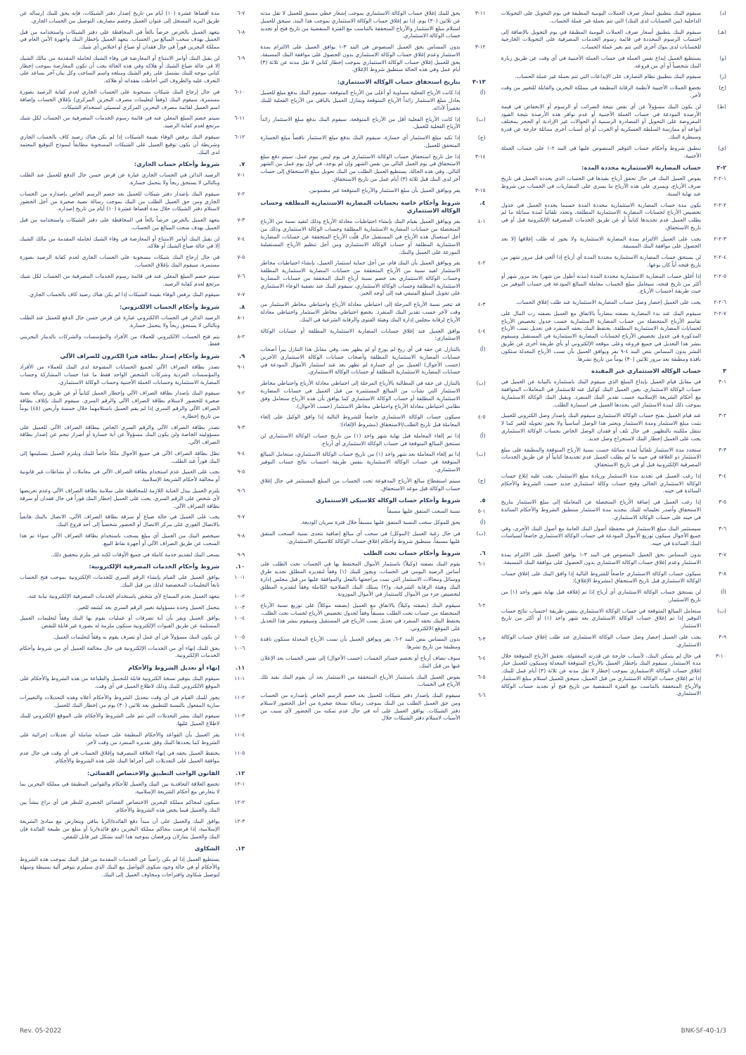(د) سيقوم البنك بتطبيق أسعار صرف العملات اليومية المطبقة في يوم التحويل على التحويلات الداخلية (بين الحسابات لدى البنك) التي تتم بعملة غير عملة الحساب.
(هـ) سيقوم البنك بتطبيق أسعار صرف العملات اليومية المطبقة في يوم التحويل بالإضافة إلى احتساب الرسوم المحددة في قائمة رسوم الخدمات المصرفية على التحويلات الخارجية للحسابات لدى بنوك أخرى التي تتم بغير عملة الحساب.
(و) يستطيع العميل إيداع نقس العملة في حساب العملة الأجنبية في أي وقت عن طريق زيارة البنك شخصياً أو أي من فروعه.
(ز) سيقوم البنك بتطبيق نظام التصارف على الإيداعات التي تتم بعملة غير عملة الحساب.
(ح) تخضع العملات الأجنبية لأنظمة الرقابة المطبقة في مملكة البحرين والقابلة للتغيير من وقت لآخر.
(ط) لن يكون البنك مسؤولاً عن أي نقص نتيجة الضرائب أو الرسوم أو الانخفاض في قيمة الأرصدة المودعة في حساب العملة الأجنبية أو عدم توافر هذه الأرصدة نتيجة القيود المفروضة على التحويل أو المصادرة الرسمية أو الحوالات غير الإرادية أو الحجز بمختلف أنواعه أو ممارسة السلطة العسكرية أو الحرب أو أي أسباب أخرى مماثلة خارجة عن قدرة وسيطرة البنك.
(ي) تنطبق شروط وأحكام حساب التوفير المنصوص عليها في البند ٢-١ على حساب العملة الأجنبية.
٢-٢ حساب المضاربة الاستثمارية محددة المدة:
١-٢-٢ يفوض العميل البنك في حال تحقق أرباح بقيدها في الحساب الذي يحدده العميل في تاريخ صرف الأرباح، ويسري على هذه الأرباح ما يسري على المضاربات في الحساب من شروط عند نهاية السنة.
٢-٢-٢ تكون مدة حساب المضاربة الاستثمارية محددة المدة حسبما يحدده العميل في جدول تخصيص الأرباح لحسابات المضاربة الاستثمارية المطلقة، وتجدد تلقائياً لمدة مماثلة ما لم يطلب العميل عدم تجديدها كتابياً أو عن طريق الخدمات المصرفية الإلكترونية قبل أو في تاريخ الاستحقاق.
٣-٢-٢ يجب على العميل الالتزام بمدة المضاربة الاستثمارية ولا يجوز له طلب إغلاقها إلا بعد الحصول على موافقة البنك المسبقة.
٤-٢-٢ لن يستحق حساب المضاربة الاستثمارية محددة المدة أي أرباح إذا ألغي قبل مرور شهر من تاريخ فتحه أياً كان نوعها.
٥-٢-٢ إذا أغلق حساب المضاربة الاستثمارية محددة المدة (مدته أطول من شهر) بعد مرور شهر أو أكثر من تاريخ فتحه، سيعامل مبلغ الحساب معاملة المبالغ المودعة في حساب التوفير من حيث طريقة احتساب الأرباح.
٦-٢-٢ يجب على العميل إحضار وصل حساب المضاربة الاستثمارية عند طلب إغلاق الحساب.
٧-٢-٢ سيقوم البنك عند بدء المضاربة بصفته مضارباً بالاتفاق مع العميل بصفته رب المال على تقاسم الأرباح المتحصلة من حساب المضاربة الاستثمارية حسب جدول تخصيص الأرباح لحسابات المضاربة الاستثمارية المطلقة. يحتفظ البنك بحقه المنفرد في تعديل نسب الأرباح المذكورة في جدول تخصيص الأرباح لحسابات المضاربة الاستثمارية في المستقبل وسيقوم بنشر هذا التعديل في جميع فروعه وعلى موقعه الإلكتروني أو بأي طريقة أخرى عن طريق النشر بدون المساس بنص البند ٤-٩ يقر ويوافق العميل بأن نسب الأرباح المعدلة ستكون نافذة ومطبقة بعد مرور ثلاثين (٣٠) يوماً من تاريخ نشرها.
٣ حساب الوكالة الاستثماري غير المقيدة
١-٣ في مقابل قيام العميل بإيداع المبلغ الذي سيقوم البنك باستثماره بالنيابة عن العميل في حساب الوكالة الاستثماري، يعين العميل البنك كوكيل عنه للاستثمار في المعاملات المتوافقة مع أحكام الشريعة الإسلامية حسب تقدير البنك المنفرد. ويقبل البنك الوكالة الاستثمارية بموجب ذلك لمدة الاستثمار التي يحددها العميل في استمارة الطلب.
٢-٣ عند قيام العميل بفتح حساب الوكالة الاستثماري سيقوم البنك بإصدار وصل الكتروني للعميل يثبت مبلغ الاستثمار ومدة الاستثمار ويعتبر هذا الوصل أساسياً ولا يجوز تحويله للغير كما لا تنتقل ملكيته بالتظهير. في حال تلف أو فقدان الوصل الخاص بحساب الوكالة الاستثماري يجب على العميل إخطار البنك لاستخراج وصل جديد.
٣-٣ ستجدد مدة الاستثمار تلقائياً لمدة مماثلة حسب نسبة الأرباح المتوقعة والمطبقة على مبلغ الاستثمار ذو العلاقة في حينه ما لم يطلب العميل عدم تجديدها كتابياً أو عن طريق الخدمات المصرفية الإلكترونية قبل أو في تاريخ الاستحقاق.
٤-٣ إذا رغب العميل في تجديد مدة الاستثمار وزيادة مبلغ الاستثمار، يجب عليه إبلاغ حساب الوكالة الاستثماري الحالي وفتح حساب وكالة استثماري جديد حسب الشروط والأحكام السائدة في حينه.
٥-٣ إذا رغب العميل في إضافة الأرباح المتحصلة عن المعاملة إلى مبلغ الاستثمار بتاريخ الاستحقاق وأصدر تعليماته للبنك بتجديد مدة الاستثمار ستطبق الشروط والأحكام السائدة في حينه على حساب الوكالة الاستثماري.
٦-٣ سيستثمر البنك مبلغ الاستثمار في محفظة أصول البنك العامة مع أصول البنك الأخرى، وفي جميع الأحوال سيكون توزيع الأموال المودعة في حساب الوكالة الاستثماري خاضعاً لسياسات البنك السائدة في حينه.
٧-٣ بدون المساس بحق العميل المنصوص في البند ٣-١ يوافق العميل على الالتزام بمدة الاستثمار وعدم إغلاق حساب الوكالة الاستثماري بدون الحصول على موافقة البنك المسبقة.
٨-٣ سيكون حساب الوكالة الاستثماري خاضعاً للشروط التالية إذا وافق البنك على إغلاق حساب الوكالة الاستثماري قبل تاريخ الاستحقاق (مشروط الإغلاق):
(أ) لن يستحق حساب الوكالة الاستثماري أي أرباح إذا تم إغلاقه قبل نهاية شهر واحد (١) من تاريخ الاستثمار.
(ب) ستعامل المبالغ المتوقعة في حساب الوكالة الاستثماري بنفس طريقة احتساب نتائج حساب التوفير إذا تم إغلاق حساب الوكالة الاستثماري بعد شهر واحد (١) أو أكثر من تاريخ الاستثمار.
٩-٣ يجب على العميل إحضار وصل حساب الوكالة الاستثماري عند طلب إغلاق حساب الوكالة الاستثماري.
١٠-٣ في حال لم يتمكن البنك، لأسباب خارجة عن قدرته المعقولة، تحقيق الأرباح المتوقعة خلال مدة الاستثمار، سيقوم البنك بإخطار العميل بالأرباح المتوقعة المعدلة وسيكون للعميل خيار إغلاق حساب الوكالة الاستثماري بموجب إخطار لا تقل مدته عن ثلاثة (٣) أيام عمل للبنك. إذا تم إغلاق حساب الوكالة الاستثماري من قبل العميل، سيحق للعميل استلام مبلغ الاستثمار والأرباح المتحققة بالتناسب مع الفترة المنقضية من تاريخ فتح أو تجديد حساب الوكالة الاستثماري.
١١-٣ يحق للبنك إغلاق حساب الوكالة الاستثماري بموجب إشعار خطي مسبق للعميل لا تقل مدته عن ثلاثين (٣٠) يوم، إذا تم إغلاق حساب الوكالة الاستثماري بموجب هذا البند، سيحق للعميل استلام مبلغ الاستثمار والأرباح المتحققة بالتناسب مع الفترة المنقضية من تاريخ فتح أو تجديد حساب الوكالة الاستثماري.
١٢-٣ بدون المساس بحق العميل المنصوص في البند ٣-١ يوافق العميل على الالتزام بمدة الاستثمار وعدم إغلاق حساب الوكالة الاستثماري بدون الحصول على موافقة البنك المسبقة. يحق للعميل إغلاق حساب الوكالة الاستثماري بموجب إخطار كتابي لا تقل مدته عن ثلاثة (٣) أيام عمل وفي هذه الحالة ستطبق شروط الإغلاق.
١٣-٣ بتاريخ استحقاق حساب الوكالة الاستثماري:
(أ) إذا كانت الأرباح الفعلية مساوية أو أعلى من الأرباح المتوقعة، سيقوم البنك بدفع مبلغ للعميل يعادل مبلغ الاستثمار زائداً الأرباح المتوقعة ويتنازل العميل بالباقي من الأرباح الفعلية للبنك تحفيزاً لأدائه.
(ب) إذا كانت الأرباح الفعلية أقل من الأرباح المتوقعة، سيقوم البنك بدفع مبلغ الاستثمار زائداً الأرباح الفعلية للعميل.
(ج) إذا تكبد مبلغ الاستثمار أي خسارة، سيقوم البنك بدفع مبلغ الاستثمار ناقصاً مبلغ الخسارة المتحقق للعميل.
١٤-٣ إذا حل تاريخ استحقاق حساب الوكالة الاستثماري في يوم ليس بيوم عمل، سيتم دفع مبلغ الاستحقاق في يوم العمل التالي من نفس الشهر وإن لم يوجد، في أول يوم عمل من الشهر التالي. وفي هذه الحالة، يستطيع العميل الطلب من البنك تحويل مبلغ الاستحقاق إلى حساب آخر لدى البنك قبل ثلاثة (٣) أيام عمل من تاريخ الاستحقاق.
١٥-٣ يقر ويوافق العميل بأن مبلغ الاستثمار والأرباح المتوقعة غير مضمونين.
٤. شروط وأحكام خاصة بحسابات المضاربة الاستثمارية المطلقة وحساب الوكالة الاستثماري
١-٤ يقر ويوافق العميل بقيام البنك بإنشاء احتياطيات معادلة الأرباح وذلك لتقيد نسبة من الأرباح المتحصلة من حسابات المضاربة الاستثمارية المطلقة وحساب الوكالة الاستثماري وذلك من أجل استعمال هذه الأرباح في المستقبل حال قلّت الأرباح المتحققة عن حسابات المضاربة الاستثمارية المطلقة أو حساب الوكالة الاستثماري ومن أجل تنظيم الأرباح المستقبلية الموزعة على العميل والبنك.
٢-٤ يقر ويوافق العميل بأن البنك قام، من أجل حماية استثمار العميل، بإنشاء احتياطيات مخاطر الاستثمار لقيد نسبة من الأرباح المتحققة من حسابات المضاربة الاستثمارية المطلقة وحساب الوكالة الاستثماري بعد خصم نسبة أرباح البنك المحققة من حسابات المضاربة الاستثمارية المطلقة وحساب الوكالة الاستثماري، سيقوم البنك عند تصفية الوعاء الاستثماري على تحويل المبلغ المتبقي فيه إلى أوجه الخير.
٣-٤ قد تتغير نسبة الأرباح المرحلة إلى احتياطي معادلة الأرباح واحتياطي مخاطر الاستثمار من وقت لآخر حسب تقدير البنك المنفرد. يخضع احتياطي مخاطر الاستثمار واحتياطي معادلة الأرباح لرقابة مجلس إدارة البنك وهيئة الفتوى والرقابة الشرعية في البنك.
٤-٤ يوافق العميل عند إغلاق حسابات المضاربة الاستثمارية المطلقة أو حسابات الوكالة الاستثماري:
(أ) بالتنازل عن حقه في أي ربح لم يوزع أو لم يظهر بعد، وفي مقابل هذا التنازل يبرأ أصحاب حسابات المضاربة الاستثمارية المطلقة وأصحاب حسابات الوكالة الاستثماري الآخرين (حسب الأحوال) العميل من أي خسارة لم تظهر بعد عند استثمار الأموال المودعة في حسابات المضاربة الاستثمارية المطلقة أو حسابات الوكالة الاستثماري.
(ب) بالتنازل عن حقه في المطالبة بالأرباح المرحلة إلى احتياطي معادلة الأرباح واحتياطي مخاطر الاستثمار التي نشأت من المبالغ المستثمرة من قبل العميل في حسابات المضاربة الاستثمارية المطلقة أو حساب الوكالة الاستثماري كما يوافق بأن هذه الأرباح ستعامل وفق نظامي احتياطي معادلة الأرباح واحتياطي مخاطر الاستثمار (حسب الأحوال).
٥-٤ سيكون حساب الوكالة الاستثماري خاضعاً للشروط التالية إذا وافق الوكيل على إلغاء المعاملة قبل تاريخ الطلب/الاستحقاق (مشروط الإلغاء):
(أ) إذا تم إلغاء المعاملة قبل نهاية شهر واحد (١) من تاريخ حساب الوكالة الاستثماري لن تستحق المبالغ المتوقعة في حساب الوكالة الاستثماري أي أرباح.
(ب) إذا تم إلغاء المعاملة بعد شهر واحد (١) من تاريخ حساب الوكالة الاستثماري، ستعامل المبالغ المتوقعة في حساب الوكالة الاستثمارية بنفس طريقة احتساب نتائج حساب التوفير الاستثماري.
(ج) سيتم استقطاع مبالغ الأرباح المدفوعة تحت الحساب من المبلغ المستثمر في حال إغلاق حساب الوكالة قبل موعد الاستحقاق.
٥. شروط وأحكام حساب الوكالة كلاسيكي الاستثماري
١-٥ نسبة السحب المتفق عليها مسبقاً
(أ) يحق للموكل سحب النسبة المتفق عليها مسبقاً خلال فترة سريان الوديعة.
(ب) في حال رغبة العميل (الموكل) في سحب أي مبالغ إضافية تتعدى نسبة السحب المتفق عليها مسبقاً، ستطبق شروط وأحكام إغلاق حساب الوكالة كلاسيكي الاستثماري.
٦. شروط وأحكام حساب تحت الطلب
١-٦ يقوم البنك بصفته (وكيلاً) باستثمار الأموال المحتفظ بها في الحساب تحت الطلب على أساس الرصيد اليومي في الحساب. ويجوز للبنك (١) وفقاً لتقديره المطلق تجديد طرق ووسائل ومجالات الاستثمار التي تمت مراجعتها بالفعل والموافقة عليها من قبل مجلس إدارة البنك وهيئة الرقابة الشرعية، و(٢) يمتلك البنك الصلاحية الكاملة وفقاً لتقديره المطلق لتخصيص جزء من الأموال كاستثمار في الأموال الموزونة.
٢-٦ سيقوم البنك (بصفته وكيلاً) بالاتفاق مع العميل (بصفته موكلاً) على توزيع نسبة الأرباح المتحصلة من حساب تحت الطلب مسبقاً وفقاً لجدول تخصيص الأرباح لحساب تحت الطلب. يحتفظ البنك بحقه المنفرد في تعديل نسب الأرباح في المستقبل وسيقوم بنشر هذا التعديل على الموقع الالكتروني.
٣-٦ بدون المساس بنص البند ٢-٦، يقر ويوافق العميل بأن نسب الأرباح المعدلة ستكون نافذة ومطبقة من تاريخ نشرها.
٤-٦ سوف تضاف أرباح أو تخصم خسائر الحساب (حسب الأحوال) إلى نفس الحساب بعد الإعلان عنها من قبل البنك.
٥-٦ يفوض العميل البنك باستثمار الأرباح المتحققة من الاستثمار بعد أن يقوم البنك بقيد تلك الأرباح في الحساب.
٦-٦ سيقوم البنك بإصدار دفتر شيكات للعميل بعد خصم الرسم الخاص بإصداره من الحساب ومن حق العميل الطلب من البنك بموجب رسالة نسخة صغيرة من أجل الحضور لاستلام دفتر الشيكات. يوافق العميل على أنه في حال عدم تمكنه من الحضور لأي سبب من الأسباب لاستلام دفتر الشيكات خلال
٧-٦ مدة أقصاها عشرة (١٠) أيام من تاريخ إصدار دفتر الشيكات، فإنه يحق للبنك إرساله عن طريق البريد المسجل إلى عنوان العميل وخصم مصاريف التوصيل من الحساب الجاري.
٨-٦ يتعهد العميل بالحرص حرصاً بالغاً في المحافظة على دفتر الشيكات واستخدامه من قبل العميل بهدف سحب المبالغ من الحساب. يتعهد العميل بإخطار البنك وأجهزة الأمن العام في مملكة البحرين فوراً في حال فقدان أو ضياع أو اختلاس أي شيك.
٩-٦ لن يقبل البنك أوامر الامتناع أو المعارضة في وفاء الشيك لحامله المقدمة من مالك الشيك إلا في حالة ضياع الشيك أو هلاكه وفي هذه الحالة يجب أن تكون المعارضة بموجب إخطار كتابي موجه للبنك يشتمل على رقم الشيك ومبلغه واسم الساحب وكل بيان آخر يساعد على التعرف عليه والظروف التي أحاطت بفقدانه أو هلاكه.
١٠-٦ في حال إرجاع البنك شيكات مسحوبة على الحساب الجاري لعدم كفاية الرصيد بصورة مستمرة، سيقوم البنك (وفقاً لتعليمات مصرف البحرين المركزي) بإغلاق الحساب وإضافة اسم العميل لقائمة مصرف البحرين المركزي لمسيئي استخدام الشيكات.
١١-٦ سيتم خصم المبلغ المعلن عنه في قائمة رسوم الخدمات المصرفية من الحساب لكل شيك مرتجع لعدم كفاية الرصيد.
١٢-٦ سيقوم البنك برفض الوفاء بقيمة الشيكات إذا لم يكن هناك رصيد كاف بالحساب الجاري وشريطة أن يكون توقيع العميل على الشيكات المسحوبة مطابقاً لنموذج التوقيع المعتمد لدى البنك.
٧. شروط وأحكام حساب الجاري:
١-٧ الرصيد الدائن في الحساب الجاري عبارة عن قرض حسن حال الدفع للعميل عند الطلب وبالتالي لا يستحق ربحاً ولا يتحمل خسارة.
٢-٧ سيقوم البنك بإصدار دفتر شيكات للعميل بعد خصم الرسم الخاص بإصداره من الحساب الجاري ومن حق العميل الطلب من البنك بموجب رسالة نصية صغيرة من أجل الحضور لاستلام دفتر الشيكات خلال مدة أقصاها عشرة (١٠) أيام من تاريخ إصداره.
٣-٧ يتعهد العميل بالحرص حرصاً بالغاً في المحافظة على دفتر الشيكات واستخدامه من قبل العميل بهدف سحب المبالغ من الحساب.
٤-٧ لن يقبل البنك أوامر الامتناع أو المعارضة في وفاء الشيك لحامله المقدمة من مالك الشيك إلا في حالة ضياع الشيك أو هلاكه.
٥-٧ في حال إرجاع البنك شيكات مسحوبة على الحساب الجاري لعدم كفاية الرصيد بصورة مستمرة، سيقوم البنك بإغلاق الحساب.
٦-٧ سيتم خصم المبلغ المعلن عنه في قائمة رسوم الخدمات المصرفية من الحساب لكل شيك مرتجع لعدم كفاية الرصيد.
٧-٧ سيقوم البنك برفض الوفاء بقيمة الشيكات إذا لم يكن هناك رصيد كاف بالحساب الجاري.
٨. شروط وأحكام الحساب الالكتروني:
١-٨ الرصيد الدائن في الحساب الالكتروني عبارة عن قرض حسن حال الدفع للعميل عند الطلب وبالتالي لا يستحق ربحاً ولا يتحمل خسارة.
٢-٨ يتم فتح الحساب الالكتروني للعملاء من الأفراد والمؤسسات والشركات بالدينار البحريني فقط.
٩. شروط وأحكام إصدار بطاقة فيزا الكترون للصراف الآلي
١-٩ تصدر بطاقة الصراف الآلي لجميع الحسابات المفتوحة لدى البنك للعملاء من الأفراد والمؤسسات الفردية وشركات الشخص الواحد فقط ما عدا حساب المشاركة وحساب المضاربة الاستثمارية وحسابات العملة الأجنبية وحساب الوكالة الاستثماري.
٢-٩ سيقوم البنك بإصدار بطاقة الصراف الآلي وإخطار العميل كتابياً أو عن طريق رسالة نصية صغيرة للحضور لاستلام بطاقة الصراف الآلي والرقم السري. سيقوم البنك بإتلاف بطاقة الصراف الآلي والرقم السري إذا لم يقم العميل باستلامهما خلال خمسة وأربعين (٤٥) يوماً من تاريخ إخطاره.
٣-٩ تصدر بطاقة الصراف الآلي والرقم السري الخاص ببطاقة الصراف الآلي للعميل على مسؤوليته الخاصة ولن يكون البنك مسؤولاً عن أية خسارة أو أضرار تنجم عن إصدار بطاقة الصراف الآلي.
٤-٩ تظل بطاقة الصراف الآلي في جميع الأحوال ملكاً خاصاً للبنك ويلتزم العميل بتسليمها إلى البنك فوراً عند الطلب.
٥-٩ يجب على العميل عدم استخدام بطاقة الصراف الآلي في معاملات أو نشاطات غير قانونية أو مخالفة لأحكام الشريعة الإسلامية.
٦-٩ يلتزم العميل ببذل العناية اللازمة للمحافظة على سلامة بطاقة الصراف الآلي وعدم تعريضها لأي شخص على الرقم السري. يجب على العميل إخطار البنك فوراً في حال فقدان أو سرقة بطاقة الصراف الآلي.
٧-٩ يجب على العميل في حالة ضياع أو سرقة بطاقة الصراف الآلي، الاتصال بالبنك هاتفياً بالاتصال الفوري على مركز الاتصال أو الحضور شخصياً إلى أحد فروع البنك.
٨-٩ سيخصم البنك من العميل أي مبلغ يسحب باستخدام بطاقة الصراف الآلي سواء تم هذا السحب عن طريق الصراف الآلي أو أجهزة نقاط البيع.
٩-٩ يسعى البنك لتقديم خدمة كاملة في جميع الأوقات لكنه غير ملزم بتحقيق ذلك.
١٠. شروط وأحكام الخدمات المصرفية الإلكترونية:
١-١٠ يوافق العميل على القيام بإنشاء الرقم السري للخدمات الإلكترونية بموجب فتح الحساب تابعاً التعليمات المخصصة لذلك من قبل البنك.
٢-١٠ يتعهد العميل بعدم السماح لأي شخص باستخدام الخدمات المصرفية الإلكترونية نيابة عنه.
٣-١٠ يتحمل العميل وحده مسؤولية تغيير الرقم السري بعد كشفه للغير.
٤-١٠ يوافق العميل ويقر بأن أية تصرفات أو عمليات يقوم بها البنك وفقاً لتعليمات العميل المستلمة عن طريق القنوات الإلكترونية ستكون ملزمة له بصورة غير قابلة للنقض.
٥-١٠ لن يكون البنك مسؤولاً عن أي عمل أو تصرف يقوم به وفقاً لتعليمات العميل.
٦-١٠ يحق للبنك إنهاء أي من الخدمات الإلكترونية في حال مخالفة العميل أي من شروط وأحكام الخدمات الإلكترونية.
١١. إنهاء أو تعديل الشروط والأحكام
١-١١ سيقوم البنك بتوفير نسخة الكترونية قابلة للتحميل والطباعة من هذه الشروط والأحكام على الموقع الالكتروني للبنك وذلك لاطلاع العميل في أي وقت.
٢-١١ يجوز للبنك القيام في أي وقت بتعديل الشروط والأحكام أعلاه وهذه التعديلات والتغييرات سارية المفعول بالنسبة للتطبيق بعد ثلاثين (٣٠) يوم من إخطار البنك للعميل.
٣-١١ سيقوم البنك بنشر التعديلات التي تتم على الشروط والأحكام على الموقع الإلكتروني للبنك لاطلاع العميل عليها.
٤-١١ يقر العميل بأن القواعد والأحكام المطبقة على حسابه شاملة أي تعديلات إجرائية على الشروط كما يحددها البنك وفق تقديره المنفرد من وقت لآخر.
٥-١١ يحتفظ العميل بحقه في إنهاء العلاقة المصرفية وإغلاق الحساب في أي وقت في حال عدم موافقة العميل على التعديلات التي أجراها البنك على هذه الشروط والأحكام.
١٢. القانون الواجب التطبيق والاختصاص القضائي:
١-١٢ تخضع العلاقة التعاقدية بين البنك والعميل للأحكام والقوانين المطبقة في مملكة البحرين بما لا يتعارض مع أحكام الشريعة الإسلامية.
٢-١٢ سيكون لمحاكم مملكة البحرين الاختصاص القضائي الحصري للنظر في أي نزاع ينشأ بين البنك والعميل فيما يخص هذه الشروط والأحكام.
٣-١٢ يوافق البنك والعميل على أن مبدأ دفع الفائدة/الربا ينافي ويتعارض مع مبادئ الشريعة الإسلامية، إذا فرضت محاكم مملكة البحرين دفع فائدة/ربا أو مبلغ من طبيعة الفائدة فإن البنك والعميل يتنازلان ويرفضان بموجبه هذا البند بشكل غير قابل للنقض.
١٣. الشكاوى
يستطيع العميل إذا لم يكن راضياً عن الخدمات المقدمة من قبل البنك بموجب هذه الشروط والأحكام أو في حالة وجود شكوى التواصل مع البنك الذي سيلتزم بتوفير آلية بسيطة وسهلة لتوصيل شكاوى واقتراحات ومخاوف العميل إلى البنك.
Rev. 05-2022 BNK-SF-40-1/3